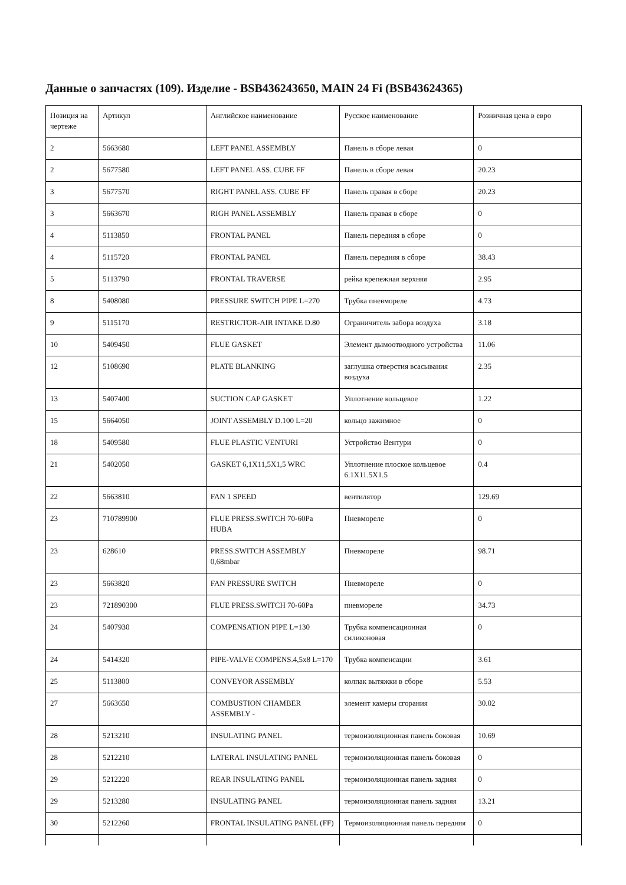Данные о запчастях (109). Изделие - BSB436243650, MAIN 24 Fi (BSB43624365)
| Позиция на чертеже | Артикул | Английское наименование | Русское наименование | Розничная цена в евро |
| --- | --- | --- | --- | --- |
| 2 | 5663680 | LEFT PANEL ASSEMBLY | Панель в сборе левая | 0 |
| 2 | 5677580 | LEFT PANEL ASS. CUBE FF | Панель в сборе левая | 20.23 |
| 3 | 5677570 | RIGHT PANEL ASS. CUBE FF | Панель правая в сборе | 20.23 |
| 3 | 5663670 | RIGH PANEL ASSEMBLY | Панель правая в сборе | 0 |
| 4 | 5113850 | FRONTAL PANEL | Панель передняя в сборе | 0 |
| 4 | 5115720 | FRONTAL PANEL | Панель передняя в сборе | 38.43 |
| 5 | 5113790 | FRONTAL TRAVERSE | рейка крепежная верхняя | 2.95 |
| 8 | 5408080 | PRESSURE SWITCH PIPE L=270 | Трубка пневмореле | 4.73 |
| 9 | 5115170 | RESTRICTOR-AIR INTAKE D.80 | Ограничитель забора воздуха | 3.18 |
| 10 | 5409450 | FLUE GASKET | Элемент дымоотводного устройства | 11.06 |
| 12 | 5108690 | PLATE BLANKING | заглушка отверстия всасывания воздуха | 2.35 |
| 13 | 5407400 | SUCTION CAP GASKET | Уплотнение кольцевое | 1.22 |
| 15 | 5664050 | JOINT ASSEMBLY D.100 L=20 | кольцо зажимное | 0 |
| 18 | 5409580 | FLUE PLASTIC VENTURI | Устройство Вентури | 0 |
| 21 | 5402050 | GASKET 6,1X11,5X1,5 WRC | Уплотнение плоское кольцевое 6.1X11.5X1.5 | 0.4 |
| 22 | 5663810 | FAN 1 SPEED | вентилятор | 129.69 |
| 23 | 710789900 | FLUE PRESS.SWITCH 70-60Pa HUBA | Пневмореле | 0 |
| 23 | 628610 | PRESS.SWITCH ASSEMBLY 0,68mbar | Пневмореле | 98.71 |
| 23 | 5663820 | FAN PRESSURE SWITCH | Пневмореле | 0 |
| 23 | 721890300 | FLUE PRESS.SWITCH 70-60Pa | пневмореле | 34.73 |
| 24 | 5407930 | COMPENSATION PIPE L=130 | Трубка компенсационная силиконовая | 0 |
| 24 | 5414320 | PIPE-VALVE COMPENS.4,5x8 L=170 | Трубка компенсации | 3.61 |
| 25 | 5113800 | CONVEYOR ASSEMBLY | колпак вытяжки в сборе | 5.53 |
| 27 | 5663650 | COMBUSTION CHAMBER ASSEMBLY - | элемент камеры сгорания | 30.02 |
| 28 | 5213210 | INSULATING PANEL | термоизоляционная панель боковая | 10.69 |
| 28 | 5212210 | LATERAL INSULATING PANEL | термоизоляционная панель боковая | 0 |
| 29 | 5212220 | REAR INSULATING PANEL | термоизоляционная панель задняя | 0 |
| 29 | 5213280 | INSULATING PANEL | термоизоляционная панель задняя | 13.21 |
| 30 | 5212260 | FRONTAL INSULATING PANEL (FF) | Термоизоляционная панель передняя | 0 |